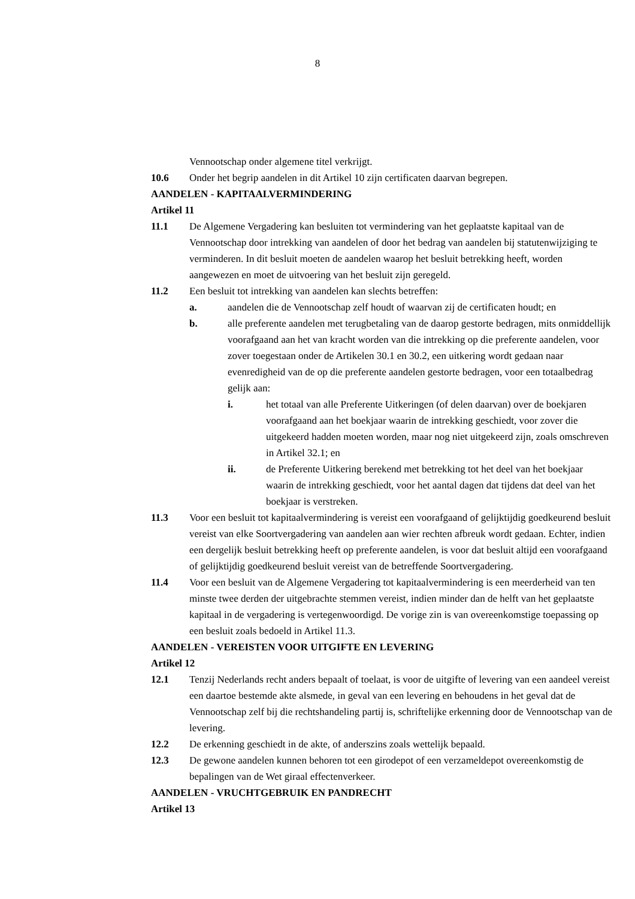8
Vennootschap onder algemene titel verkrijgt.
10.6 Onder het begrip aandelen in dit Artikel 10 zijn certificaten daarvan begrepen.
AANDELEN - KAPITAALVERMINDERING
Artikel 11
11.1 De Algemene Vergadering kan besluiten tot vermindering van het geplaatste kapitaal van de Vennootschap door intrekking van aandelen of door het bedrag van aandelen bij statutenwijziging te verminderen. In dit besluit moeten de aandelen waarop het besluit betrekking heeft, worden aangewezen en moet de uitvoering van het besluit zijn geregeld.
11.2 Een besluit tot intrekking van aandelen kan slechts betreffen:
a. aandelen die de Vennootschap zelf houdt of waarvan zij de certificaten houdt; en
b. alle preferente aandelen met terugbetaling van de daarop gestorte bedragen, mits onmiddellijk voorafgaand aan het van kracht worden van die intrekking op die preferente aandelen, voor zover toegestaan onder de Artikelen 30.1 en 30.2, een uitkering wordt gedaan naar evenredigheid van de op die preferente aandelen gestorte bedragen, voor een totaalbedrag gelijk aan:
i. het totaal van alle Preferente Uitkeringen (of delen daarvan) over de boekjaren voorafgaand aan het boekjaar waarin de intrekking geschiedt, voor zover die uitgekeerd hadden moeten worden, maar nog niet uitgekeerd zijn, zoals omschreven in Artikel 32.1; en
ii. de Preferente Uitkering berekend met betrekking tot het deel van het boekjaar waarin de intrekking geschiedt, voor het aantal dagen dat tijdens dat deel van het boekjaar is verstreken.
11.3 Voor een besluit tot kapitaalvermindering is vereist een voorafgaand of gelijktijdig goedkeurend besluit vereist van elke Soortvergadering van aandelen aan wier rechten afbreuk wordt gedaan. Echter, indien een dergelijk besluit betrekking heeft op preferente aandelen, is voor dat besluit altijd een voorafgaand of gelijktijdig goedkeurend besluit vereist van de betreffende Soortvergadering.
11.4 Voor een besluit van de Algemene Vergadering tot kapitaalvermindering is een meerderheid van ten minste twee derden der uitgebrachte stemmen vereist, indien minder dan de helft van het geplaatste kapitaal in de vergadering is vertegenwoordigd. De vorige zin is van overeenkomstige toepassing op een besluit zoals bedoeld in Artikel 11.3.
AANDELEN - VEREISTEN VOOR UITGIFTE EN LEVERING
Artikel 12
12.1 Tenzij Nederlands recht anders bepaalt of toelaat, is voor de uitgifte of levering van een aandeel vereist een daartoe bestemde akte alsmede, in geval van een levering en behoudens in het geval dat de Vennootschap zelf bij die rechtshandeling partij is, schriftelijke erkenning door de Vennootschap van de levering.
12.2 De erkenning geschiedt in de akte, of anderszins zoals wettelijk bepaald.
12.3 De gewone aandelen kunnen behoren tot een girodepot of een verzameldepot overeenkomstig de bepalingen van de Wet giraal effectenverkeer.
AANDELEN - VRUCHTGEBRUIK EN PANDRECHT
Artikel 13